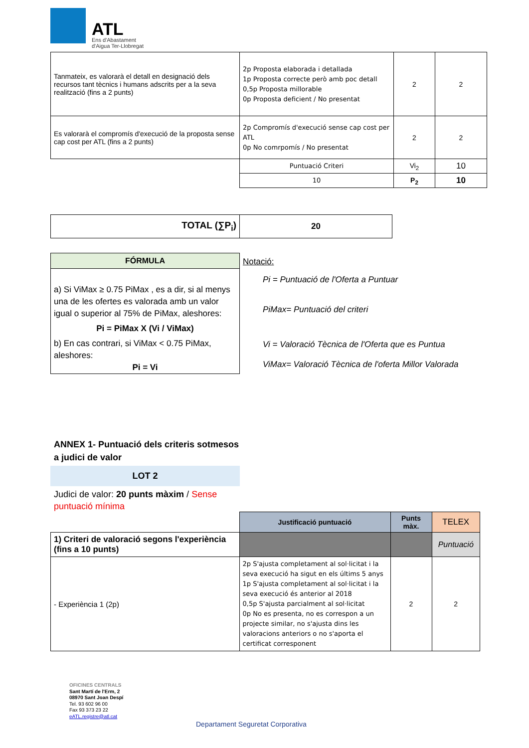ATL
Ens d'Abastament
d'Aigua Ter-Llobregat
| Tanmateix, es valorarà el detall en designació dels recursos tant tècnics i humans adscrits per a la seva realització (fins a 2 punts) | 2p Proposta elaborada i detallada 1p Proposta correcte però amb poc detall 0,5p Proposta millorable 0p Proposta deficient / No presentat | 2 | 2 |
| Es valorarà el compromís d'execució de la proposta sense cap cost per ATL (fins a 2 punts) | 2p Compromís d'execució sense cap cost per ATL 0p No comrpomís / No presentat | 2 | 2 |
| | Puntuació Criteri | Vi<sub>2</sub> | 10 |
| | 10 | P<sub>2</sub> | 10 |
| TOTAL (∑P<sub>i</sub>) | 20 |
| FÓRMULA |
| --- |
| a) Si ViMax ≥ 0.75 PiMax , es a dir, si al menys una de les ofertes es valorada amb un valor igual o superior al 75% de PiMax, aleshores: Pi = PiMax X (Vi / ViMax) b) En cas contrari, si ViMax < 0.75 PiMax, aleshores: Pi = Vi |
Notació:
Pi = Puntuació de l'Oferta a Puntuar
PiMax= Puntuació del criteri
Vi = Valoració Tècnica de l'Oferta que es Puntua
ViMax= Valoració Tècnica de l'oferta Millor Valorada
ANNEX 1- Puntuació dels criteris sotmesos a judici de valor
LOT 2
Judici de valor: 20 punts màxim / Sense puntuació mínima
| | Justificació puntuació | Punts màx. | TELEX |
| 1) Criteri de valoració segons l'experiència (fins a 10 punts) | | | Puntuació |
| - Experiència 1 (2p) | 2p S'ajusta completament al sol·licitat i la seva execució ha sigut en els últims 5 anys 1p S'ajusta completament al sol·licitat i la seva execució és anterior al 2018 0,5p S'ajusta parcialment al sol·licitat 0p No es presenta, no es correspon a un projecte similar, no s'ajusta dins les valoracions anteriors o no s'aporta el certificat corresponent | 2 | 2 |
OFICINES CENTRALS
Sant Martí de l'Erm, 2
08970 Sant Joan Despí
Tel. 93 602 96 00
Fax 93 373 23 22
eATL.registre@atl.cat
Departament Seguretat Corporativa